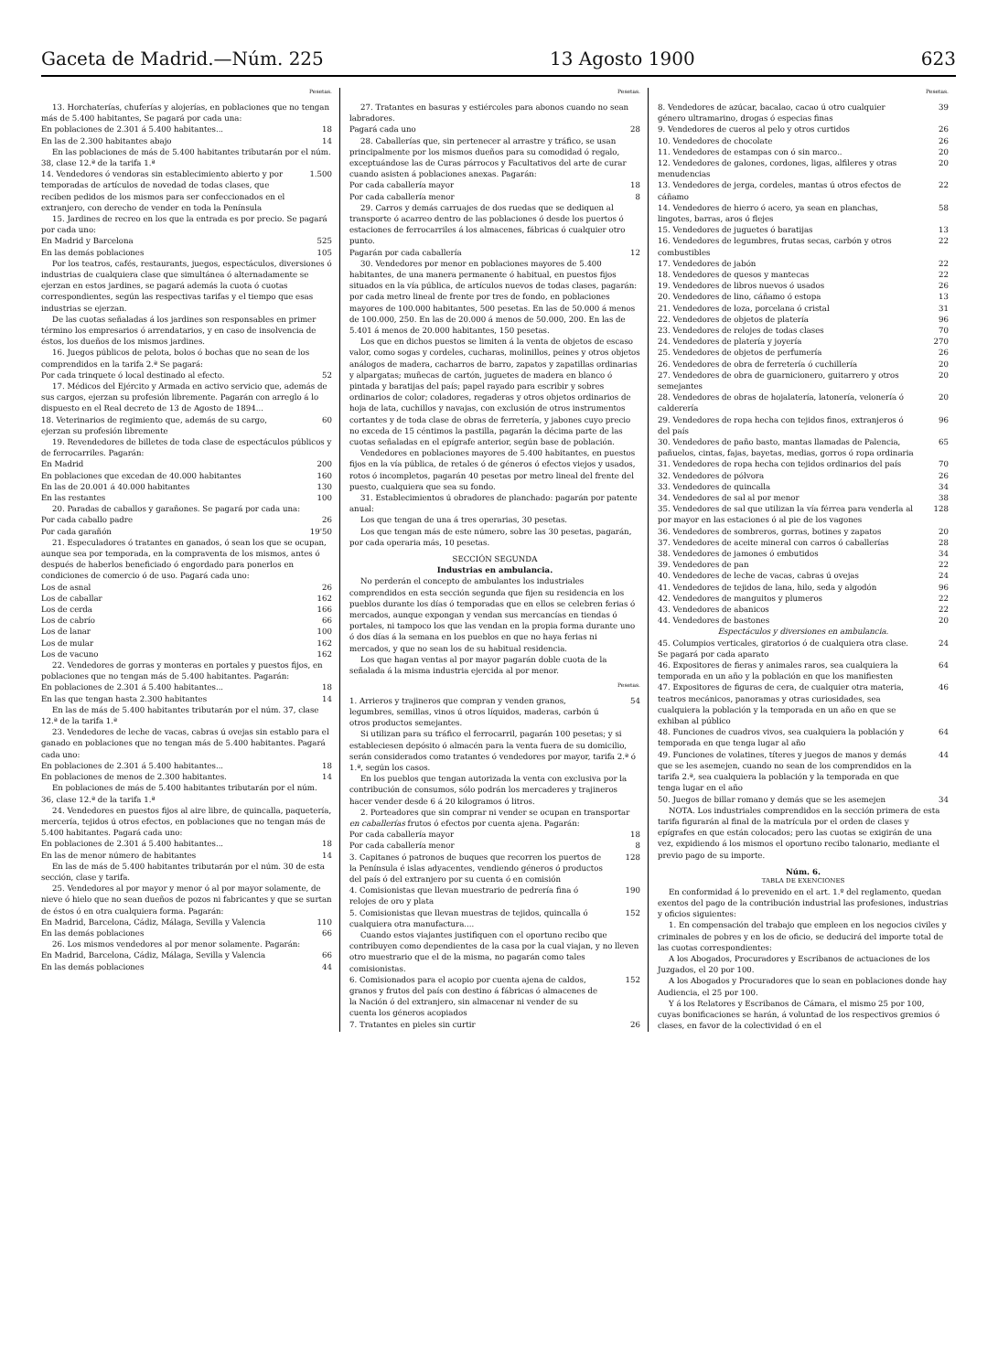Gaceta de Madrid.—Núm. 225 13 Agosto 1900 623
Pesetas.
13. Horchaterías, chuferías y alojerías, en poblaciones que no tengan más de 5.400 habitantes, Se pagará por cada una:
En poblaciones de 2.301 á 5.400 habitantes... 18
En las de 2.300 habitantes abajo 14
En las poblaciones de más de 5.400 habitantes tributarán por el núm. 38, clase 12.ª de la tarifa 1.ª
14. Vendedores ó vendoras sin establecimiento abierto y por temporadas de artículos de novedad de todas clases, que reciben pedidos de los mismos para ser confeccionados en el extranjero, con derecho de vender en toda la Península 1.500
15. Jardines de recreo en los que la entrada es por precio. Se pagará por cada uno:
En Madrid y Barcelona 525
En las demás poblaciones 105
Por los teatros, cafés, restaurants, juegos, espectáculos, diversiones ó industrias de cualquiera clase que simultánea ó alternadamente se ejerzan en estos jardines, se pagará además la cuota ó cuotas correspondientes, según las respectivas tarifas y el tiempo que esas industrias se ejerzan.
De las cuotas señaladas á los jardines son responsables en primer término los empresarios ó arrendatarios, y en caso de insolvencia de éstos, los dueños de los mismos jardines.
16. Juegos públicos de pelota, bolos ó bochas que no sean de los comprendidos en la tarifa 2.ª Se pagará:
Por cada trinquete ó local destinado al efecto. 52
17. Médicos del Ejército y Armada en activo servicio que, además de sus cargos, ejerzan su profesión libremente. Pagarán con arreglo á lo dispuesto en el Real decreto de 13 de Agosto de 1894...
18. Veterinarios de regimiento que, además de su cargo, ejerzan su profesión libremente 60
19. Revendedores de billetes de toda clase de espectáculos públicos y de ferrocarriles. Pagarán:
En Madrid 200
En poblaciones que excedan de 40.000 habitantes 160
En las de 20.001 á 40.000 habitantes 130
En las restantes 100
20. Paradas de caballos y garañones. Se pagará por cada una:
Por cada caballo padre 26
Por cada garañón 19'50
21. Especuladores ó tratantes en ganados, ó sean los que se ocupan, aunque sea por temporada, en la compraventa de los mismos, antes ó después de haberlos beneficiado ó engordado para ponerlos en condiciones de comercio ó de uso. Pagará cada uno:
Los de asnal 26
Los de caballar 162
Los de cerda 166
Los de cabrío 66
Los de lanar 100
Los de mular 162
Los de vacuno 162
22. Vendedores de gorras y monteras en portales y puestos fijos, en poblaciones que no tengan más de 5.400 habitantes. Pagarán:
En poblaciones de 2.301 á 5.400 habitantes... 18
En las que tengan hasta 2.300 habitantes 14
En las de más de 5.400 habitantes tributarán por el núm. 37, clase 12.ª de la tarifa 1.ª
23. Vendedores de leche de vacas, cabras ú ovejas sin establo para el ganado en poblaciones que no tengan más de 5.400 habitantes. Pagará cada uno:
En poblaciones de 2.301 á 5.400 habitantes... 18
En poblaciones de menos de 2.300 habitantes. 14
En poblaciones de más de 5.400 habitantes tributarán por el núm. 36, clase 12.ª de la tarifa 1.ª
24. Vendedores en puestos fijos al aire libre, de quincalla, paquetería, mercería, tejidos ú otros efectos, en poblaciones que no tengan más de 5.400 habitantes. Pagará cada uno:
En poblaciones de 2.301 á 5.400 habitantes... 18
En las de menor número de habitantes 14
En las de más de 5.400 habitantes tributarán por el núm. 30 de esta sección, clase y tarifa.
25. Vendedores al por mayor y menor ó al por mayor solamente, de nieve ó hielo que no sean dueños de pozos ni fabricantes y que se surtan de éstos ó en otra cualquiera forma. Pagarán:
En Madrid, Barcelona, Cádiz, Málaga, Sevilla y Valencia 110
En las demás poblaciones 66
26. Los mismos vendedores al por menor solamente. Pagarán:
En Madrid, Barcelona, Cádiz, Málaga, Sevilla y Valencia 66
En las demás poblaciones 44
Pesetas.
27. Tratantes en basuras y estiércoles para abonos cuando no sean labradores.
Pagará cada uno 28
28. Caballerías que, sin pertenecer al arrastre y tráfico, se usan principalmente por los mismos dueños para su comodidad ó regalo, exceptuándose las de Curas párrocos y Facultativos del arte de curar cuando asisten á poblaciones anexas. Pagarán:
Por cada caballería mayor 18
Por cada caballería menor 8
29. Carros y demás carruajes de dos ruedas que se dediquen al transporte ó acarreo dentro de las poblaciones ó desde los puertos ó estaciones de ferrocarriles á los almacenes, fábricas ó cualquier otro punto.
Pagarán por cada caballería 12
30. Vendedores por menor en poblaciones mayores de 5.400 habitantes, de una manera permanente ó habitual, en puestos fijos situados en la vía pública, de artículos nuevos de todas clases, pagarán: por cada metro lineal de frente por tres de fondo, en poblaciones mayores de 100.000 habitantes, 500 pesetas. En las de 50.000 á menos de 100.000, 250. En las de 20.000 á menos de 50.000, 200. En las de 5.401 á menos de 20.000 habitantes, 150 pesetas.
Los que en dichos puestos se limiten á la venta de objetos de escaso valor, como sogas y cordeles, cucharas, molinillos, peines y otros objetos análogos de madera, cacharros de barro, zapatos y zapatillas ordinarias y alpargatas; muñecas de cartón, juguetes de madera en blanco ó pintada y baratijas del país; papel rayado para escribir y sobres ordinarios de color; coladores, regaderas y otros objetos ordinarios de hoja de lata, cuchillos y navajas, con exclusión de otros instrumentos cortantes y de toda clase de obras de ferretería, y jabones cuyo precio no exceda de 15 céntimos la pastilla, pagarán la décima parte de las cuotas señaladas en el epígrafe anterior, según base de población.
Vendedores en poblaciones mayores de 5.400 habitantes, en puestos fijos en la vía pública, de retales ó de géneros ó efectos viejos y usados, rotos ó incompletos, pagarán 40 pesetas por metro lineal del frente del puesto, cualquiera que sea su fondo.
31. Establecimientos ú obradores de planchado: pagarán por patente anual:
Los que tengan de una á tres operarias, 30 pesetas.
Los que tengan más de este número, sobre las 30 pesetas, pagarán, por cada operaria más, 10 pesetas.
SECCIÓN SEGUNDA
Industrias en ambulancia.
No perderán el concepto de ambulantes los industriales comprendidos en esta sección segunda que fijen su residencia en los pueblos durante los días ó temporadas que en ellos se celebren ferias ó mercados, aunque expongan y vendan sus mercancías en tiendas ó portales, ni tampoco los que las vendan en la propia forma durante uno ó dos días á la semana en los pueblos en que no haya ferias ni mercados, y que no sean los de su habitual residencia.
Los que hagan ventas al por mayor pagarán doble cuota de la señalada á la misma industria ejercida al por menor.
Pesetas.
1. Arrieros y trajineros que compran y venden granos, legumbres, semillas, vinos ú otros líquidos, maderas, carbón ú otros productos semejantes. 54
Si utilizan para su tráfico el ferrocarril, pagarán 100 pesetas; y si estableciesen depósito ó almacén para la venta fuera de su domicilio, serán considerados como tratantes ó vendedores por mayor, tarifa 2.ª ó 1.ª, según los casos.
En los pueblos que tengan autorizada la venta con exclusiva por la contribución de consumos, sólo podrán los mercaderes y trajineros hacer vender desde 6 á 20 kilogramos ó litros.
2. Porteadores que sin comprar ni vender se ocupan en transportar en caballerías frutos ó efectos por cuenta ajena. Pagarán:
Por cada caballería mayor 18
Por cada caballería menor 8
3. Capitanes ó patronos de buques que recorren los puertos de la Península é islas adyacentes, vendiendo géneros ó productos del país ó del extranjero por su cuenta ó en comisión 128
4. Comisionistas que llevan muestrario de pedrería fina ó relojes de oro y plata 190
5. Comisionistas que llevan muestras de tejidos, quincalla ó cualquiera otra manufactura.... 152
Cuando estos viajantes justifiquen con el oportuno recibo que contribuyen como dependientes de la casa por la cual viajan, y no lleven otro muestrario que el de la misma, no pagarán como tales comisionistas.
6. Comisionados para el acopio por cuenta ajena de caldos, granos y frutos del país con destino á fábricas ó almacenes de la Nación ó del extranjero, sin almacenar ni vender de su cuenta los géneros acopiados 152
7. Tratantes en pieles sin curtir 26
Pesetas.
8. Vendedores de azúcar, bacalao, cacao ú otro cualquier género ultramarino, drogas ó especias finas 39
9. Vendedores de cueros al pelo y otros curtidos 26
10. Vendedores de chocolate 26
11. Vendedores de estampas con ó sin marco.. 20
12. Vendedores de galones, cordones, ligas, alfileres y otras menudencias 20
13. Vendedores de jerga, cordeles, mantas ú otros efectos de cáñamo 22
14. Vendedores de hierro ó acero, ya sean en planchas, lingotes, barras, aros ó flejes 58
15. Vendedores de juguetes ó baratijas 13
16. Vendedores de legumbres, frutas secas, carbón y otros combustibles 22
17. Vendedores de jabón 22
18. Vendedores de quesos y mantecas 22
19. Vendedores de libros nuevos ó usados 26
20. Vendedores de lino, cáñamo ó estopa 13
21. Vendedores de loza, porcelana ó cristal 31
22. Vendedores de objetos de platería 96
23. Vendedores de relojes de todas clases 70
24. Vendedores de platería y joyería 270
25. Vendedores de objetos de perfumería 26
26. Vendedores de obra de ferretería ó cuchillería 20
27. Vendedores de obra de guarnicionero, guitarrero y otros semejantes 20
28. Vendedores de obras de hojalatería, latonería, velonería ó calderería 20
29. Vendedores de ropa hecha con tejidos finos, extranjeros ó del país 96
30. Vendedores de paño basto, mantas llamadas de Palencia, pañuelos, cintas, fajas, bayetas, medias, gorros ó ropa ordinaria 65
31. Vendedores de ropa hecha con tejidos ordinarios del país 70
32. Vendedores de pólvora 26
33. Vendedores de quincalla 34
34. Vendedores de sal al por menor 38
35. Vendedores de sal que utilizan la vía férrea para venderla al por mayor en las estaciones ó al pie de los vagones 128
36. Vendedores de sombreros, gorras, botines y zapatos 20
37. Vendedores de aceite mineral con carros ó caballerías 28
38. Vendedores de jamones ó embutidos 34
39. Vendedores de pan 22
40. Vendedores de leche de vacas, cabras ú ovejas 24
41. Vendedores de tejidos de lana, hilo, seda y algodón 96
42. Vendedores de manguitos y plumeros 22
43. Vendedores de abanicos 22
44. Vendedores de bastones 20
Espectáculos y diversiones en ambulancia.
45. Columpios verticales, giratorios ó de cualquiera otra clase. Se pagará por cada aparato 24
46. Expositores de fieras y animales raros, sea cualquiera la temporada en un año y la población en que los manifiesten 64
47. Expositores de figuras de cera, de cualquier otra materia, teatros mecánicos, panoramas y otras curiosidades, sea cualquiera la población y la temporada en un año en que se exhiban al público 46
48. Funciones de cuadros vivos, sea cualquiera la población y temporada en que tenga lugar al año 64
49. Funciones de volatines, títeres y juegos de manos y demás que se les asemejen, cuando no sean de los comprendidos en la tarifa 2.ª, sea cualquiera la población y la temporada en que tenga lugar en el año 44
50. Juegos de billar romano y demás que se les asemejen 34
NOTA. Los industriales comprendidos en la sección primera de esta tarifa figurarán al final de la matrícula por el orden de clases y epígrafes en que están colocados; pero las cuotas se exigirán de una vez, expidiendo á los mismos el oportuno recibo talonario, mediante el previo pago de su importe.
Núm. 6.
TABLA DE EXENCIONES
En conformidad á lo prevenido en el art. 1.º del reglamento, quedan exentos del pago de la contribución industrial las profesiones, industrias y oficios siguientes:
1. En compensación del trabajo que empleen en los negocios civiles y criminales de pobres y en los de oficio, se deducirá del importe total de las cuotas correspondientes:
A los Abogados, Procuradores y Escribanos de actuaciones de los Juzgados, el 20 por 100.
A los Abogados y Procuradores que lo sean en poblaciones donde hay Audiencia, el 25 por 100.
Y á los Relatores y Escribanos de Cámara, el mismo 25 por 100, cuyas bonificaciones se harán, á voluntad de los respectivos gremios ó clases, en favor de la colectividad ó en el